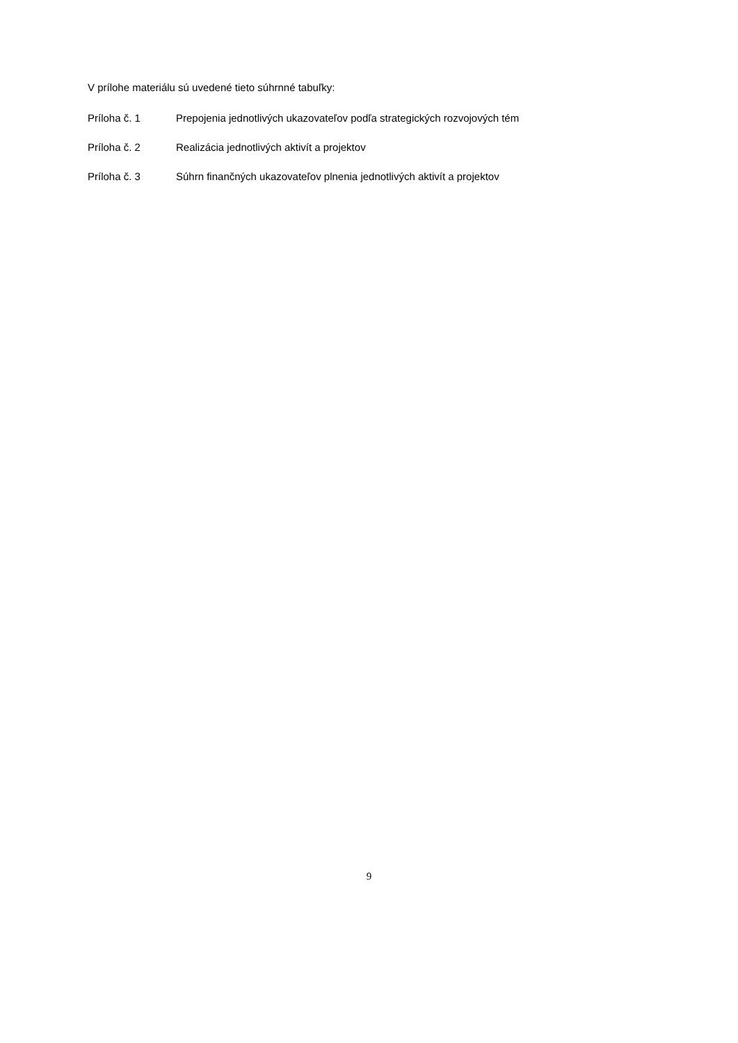V prílohe materiálu sú uvedené tieto súhrnné tabuľky:
Príloha č. 1 Prepojenia jednotlivých ukazovateľov podľa strategických rozvojových tém
Príloha č. 2 Realizácia jednotlivých aktivít a projektov
Príloha č. 3 Súhrn finančných ukazovateľov plnenia jednotlivých aktivít a projektov
9